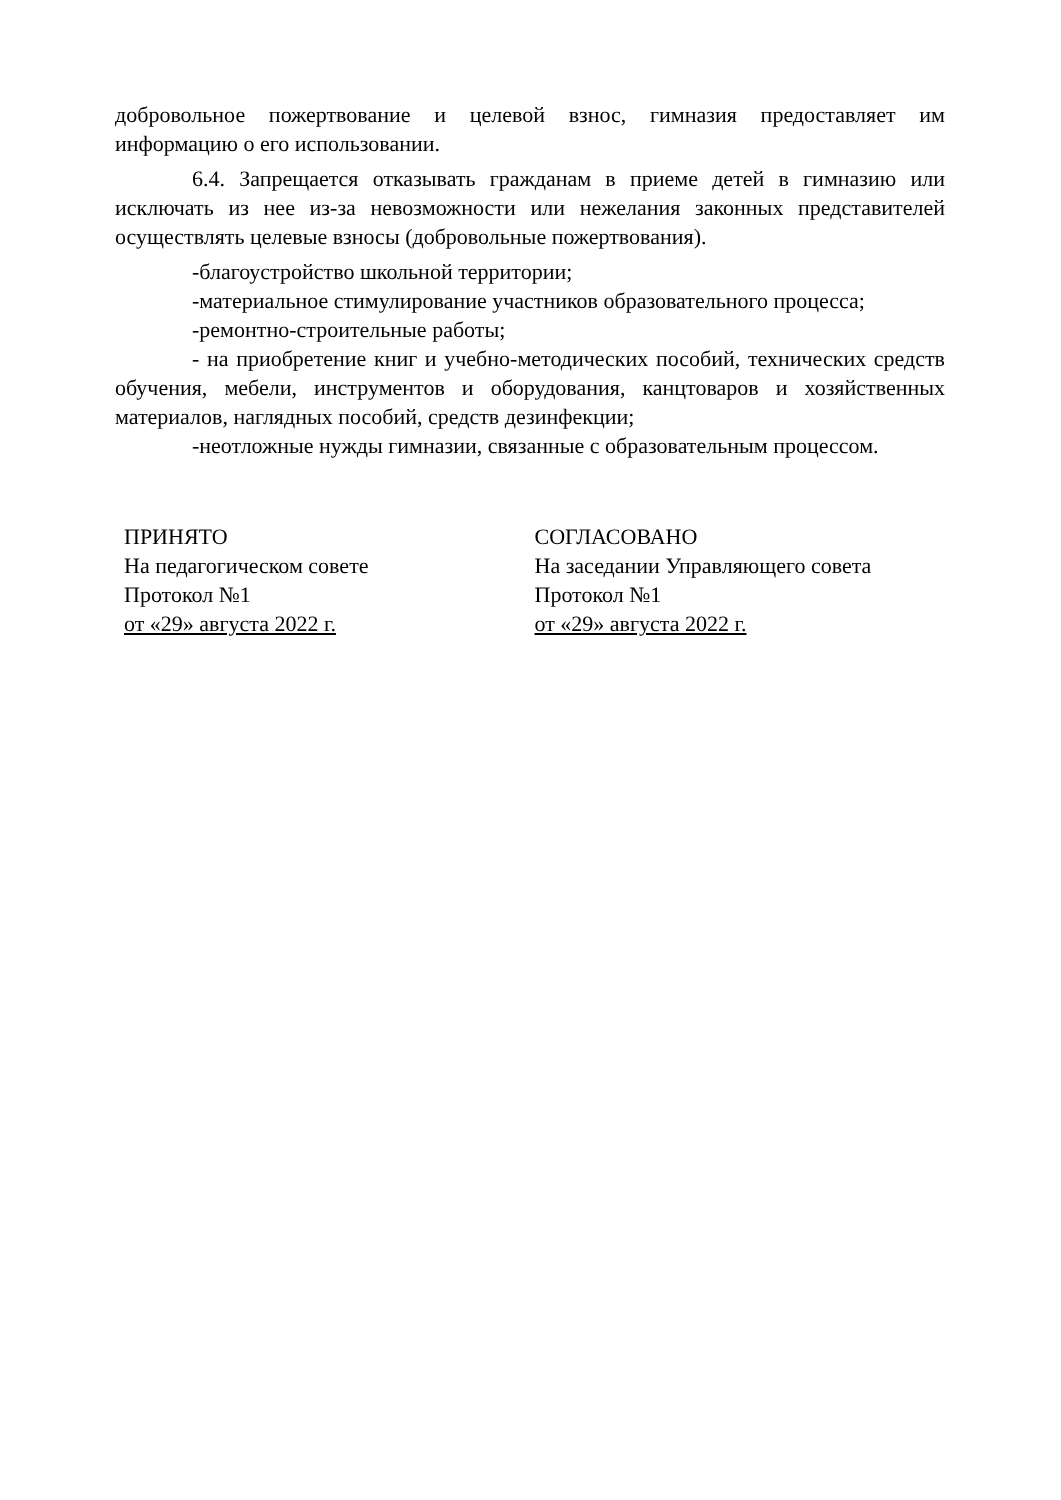добровольное пожертвование и целевой взнос, гимназия предоставляет им информацию о его использовании.
6.4. Запрещается отказывать гражданам в приеме детей в гимназию или исключать из нее из-за невозможности или нежелания законных представителей осуществлять целевые взносы (добровольные пожертвования).
-благоустройство школьной территории;
-материальное стимулирование участников образовательного процесса;
-ремонтно-строительные работы;
- на приобретение книг и учебно-методических пособий, технических средств обучения, мебели, инструментов и оборудования, канцтоваров и хозяйственных материалов, наглядных пособий, средств дезинфекции;
-неотложные нужды гимназии, связанные с образовательным процессом.
ПРИНЯТО
На педагогическом совете
Протокол №1
от «29» августа 2022 г.
СОГЛАСОВАНО
На заседании Управляющего совета
Протокол №1
от «29» августа 2022 г.